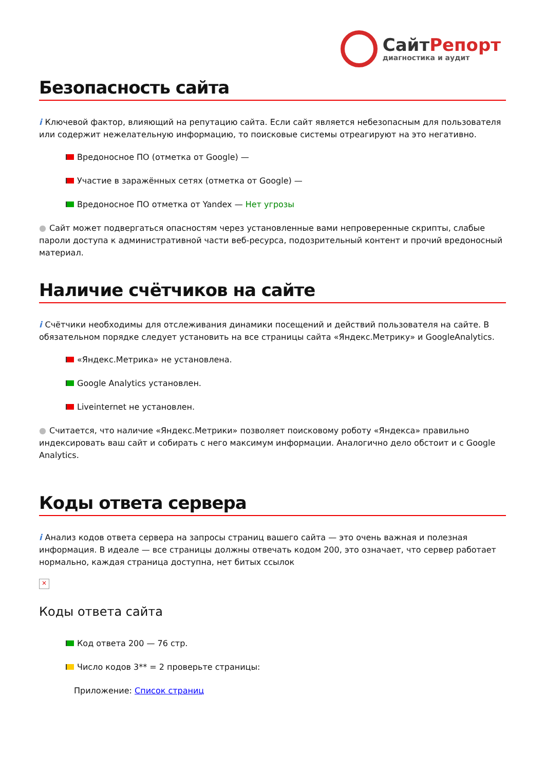СайтРепорт
диагностика и аудит
Безопасность сайта
i Ключевой фактор, влияющий на репутацию сайта. Если сайт является небезопасным для пользователя или содержит нежелательную информацию, то поисковые системы отреагируют на это негативно.
Вредоносное ПО (отметка от Google) —
Участие в заражённых сетях (отметка от Google) —
Вредоносное ПО отметка от Yandex — Нет угрозы
● Сайт может подвергаться опасностям через установленные вами непроверенные скрипты, слабые пароли доступа к административной части веб-ресурса, подозрительный контент и прочий вредоносный материал.
Наличие счётчиков на сайте
i Счётчики необходимы для отслеживания динамики посещений и действий пользователя на сайте. В обязательном порядке следует установить на все страницы сайта «Яндекс.Метрику» и GoogleAnalytics.
«Яндекс.Метрика» не установлена.
Google Analytics установлен.
Liveinternet не установлен.
● Считается, что наличие «Яндекс.Метрики» позволяет поисковому роботу «Яндекса» правильно индексировать ваш сайт и собирать с него максимум информации. Аналогично дело обстоит и с Google Analytics.
Коды ответа сервера
i Анализ кодов ответа сервера на запросы страниц вашего сайта — это очень важная и полезная информация. В идеале — все страницы должны отвечать кодом 200, это означает, что сервер работает нормально, каждая страница доступна, нет битых ссылок
×
Коды ответа сайта
Код ответа 200 — 76 стр.
Число кодов 3** = 2 проверьте страницы:
Приложение: Список страниц